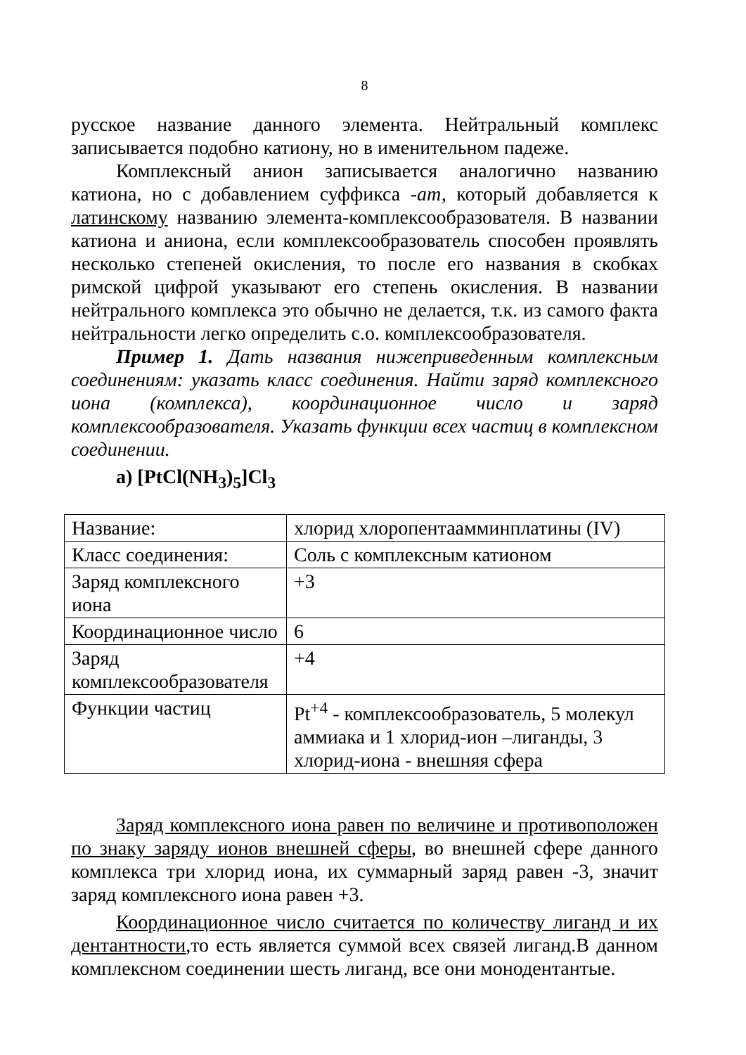8
русское название данного элемента. Нейтральный комплекс записывается подобно катиону, но в именительном падеже.
Комплексный анион записывается аналогично названию катиона, но с добавлением суффикса -ат, который добавляется к латинскому названию элемента-комплексообразователя. В названии катиона и аниона, если комплексообразователь способен проявлять несколько степеней окисления, то после его названия в скобках римской цифрой указывают его степень окисления. В названии нейтрального комплекса это обычно не делается, т.к. из самого факта нейтральности легко определить с.о. комплексообразователя.
Пример 1. Дать названия нижеприведенным комплексным соединениям: указать класс соединения. Найти заряд комплексного иона (комплекса), координационное число и заряд комплексообразователя. Указать функции всех частиц в комплексном соединении.
а) [PtCl(NH<sub>3</sub>)<sub>5</sub>]Cl<sub>3</sub>
| Название: | хлорид хлоропентаамминплатины (IV) |
| Класс соединения: | Соль с комплексным катионом |
| Заряд комплексного иона | +3 |
| Координационное число | 6 |
| Заряд комплексообразователя | +4 |
| Функции частиц | Pt<sup>+4</sup> - комплексообразователь, 5 молекул аммиака и 1 хлорид-ион –лиганды, 3 хлорид-иона - внешняя сфера |
Заряд комплексного иона равен по величине и противоположен по знаку заряду ионов внешней сферы, во внешней сфере данного комплекса три хлорид иона, их суммарный заряд равен -3, значит заряд комплексного иона равен +3.
Координационное число считается по количеству лиганд и их дентантности,то есть является суммой всех связей лиганд.В данном комплексном соединении шесть лиганд, все они монодентантые.